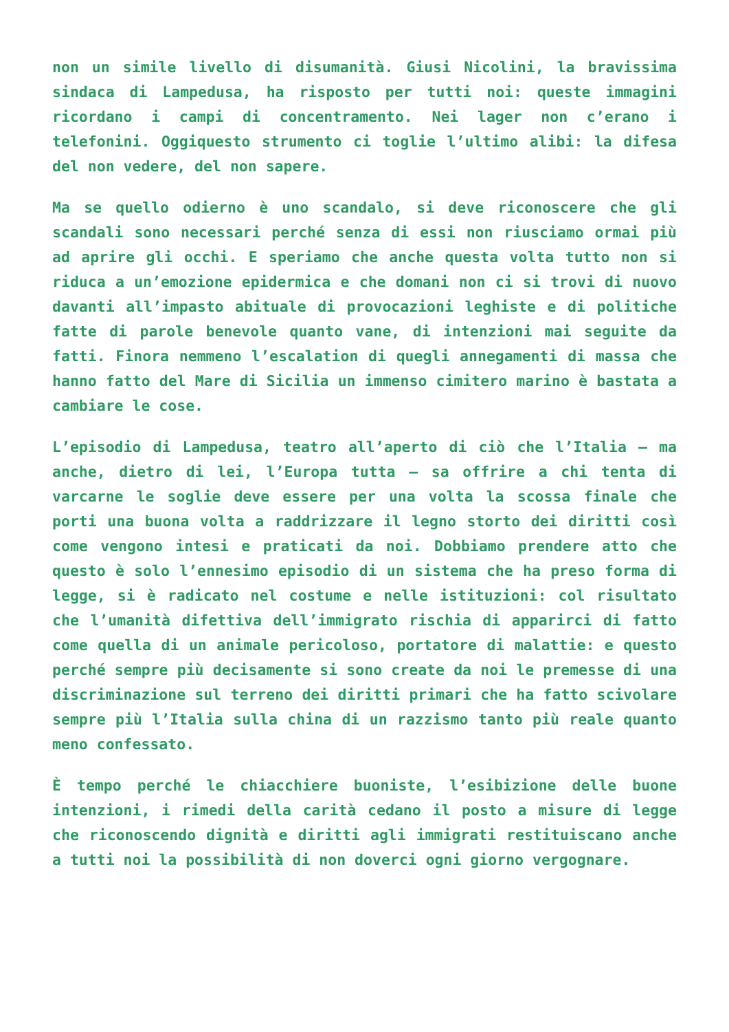non un simile livello di disumanità. Giusi Nicolini, la bravissima sindaca di Lampedusa, ha risposto per tutti noi: queste immagini ricordano i campi di concentramento. Nei lager non c’erano i telefonini. Oggiquesto strumento ci toglie l’ultimo alibi: la difesa del non vedere, del non sapere.
Ma se quello odierno è uno scandalo, si deve riconoscere che gli scandali sono necessari perché senza di essi non riusciamo ormai più ad aprire gli occhi. E speriamo che anche questa volta tutto non si riduca a un’emozione epidermica e che domani non ci si trovi di nuovo davanti all’impasto abituale di provocazioni leghiste e di politiche fatte di parole benevole quanto vane, di intenzioni mai seguite da fatti. Finora nemmeno l’escalation di quegli annegamenti di massa che hanno fatto del Mare di Sicilia un immenso cimitero marino è bastata a cambiare le cose.
L’episodio di Lampedusa, teatro all’aperto di ciò che l’Italia – ma anche, dietro di lei, l’Europa tutta – sa offrire a chi tenta di varcarne le soglie deve essere per una volta la scossa finale che porti una buona volta a raddrizzare il legno storto dei diritti così come vengono intesi e praticati da noi. Dobbiamo prendere atto che questo è solo l’ennesimo episodio di un sistema che ha preso forma di legge, si è radicato nel costume e nelle istituzioni: col risultato che l’umanità difettiva dell’immigrato rischia di apparirci di fatto come quella di un animale pericoloso, portatore di malattie: e questo perché sempre più decisamente si sono create da noi le premesse di una discriminazione sul terreno dei diritti primari che ha fatto scivolare sempre più l’Italia sulla china di un razzismo tanto più reale quanto meno confessato.
È tempo perché le chiacchiere buoniste, l’esibizione delle buone intenzioni, i rimedi della carità cedano il posto a misure di legge che riconoscendo dignità e diritti agli immigrati restituiscano anche a tutti noi la possibilità di non doverci ogni giorno vergognare.